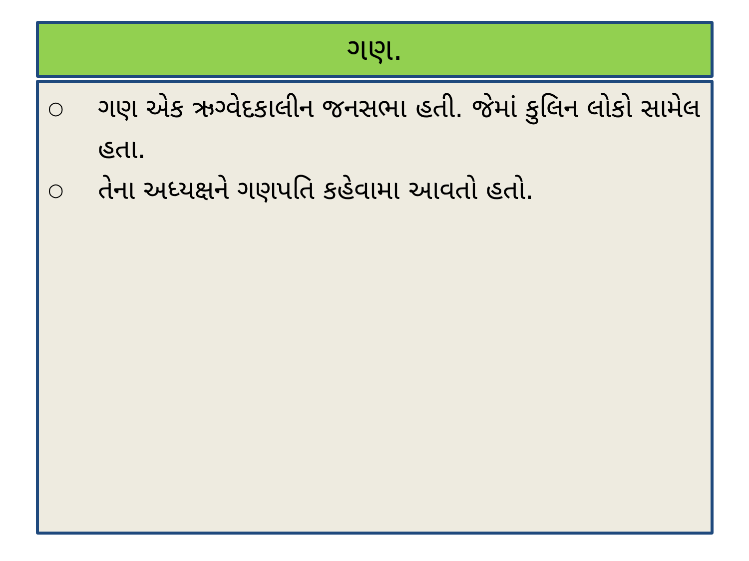ગણ.
○ ગણ એક ઋગ્વેદકાલીન જનસભા હતી. જેમાં કુલિન લોકો સામેલ હતા.
○ તેના અધ્યક્ષને ગણપતિ કહેવામા આવતો હતો.